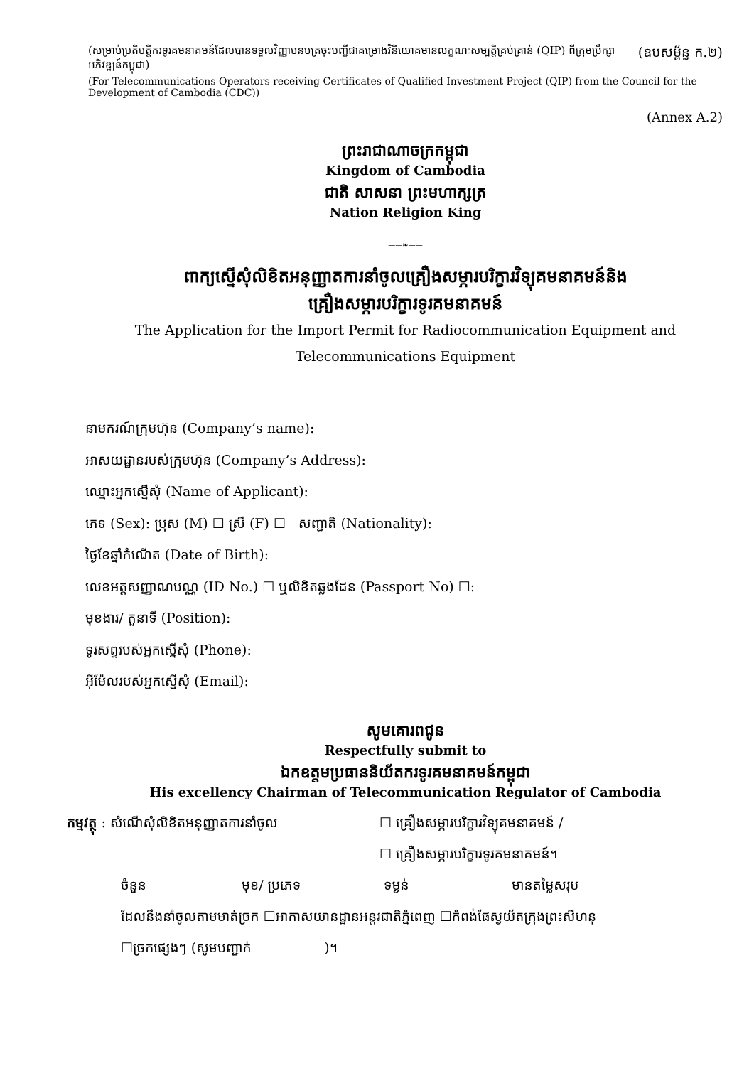(សម្រាប់ប្រតិបត្តិករទូរគមនាគមន៍ដែលបានទទួលវិញ្ញាបនបត្រចុះបញ្ជីជាគម្រោងវិនិយោគមានលក្ខណៈសម្បត្តិគ្រប់គ្រាន់ (QIP) ពីក្រុមប្រឹក្សាអភិវឌ្ឍន៍កម្ពុជា)
(ឧបសម្ព័ន្ធ ក.២)
(For Telecommunications Operators receiving Certificates of Qualified Investment Project (QIP) from the Council for the Development of Cambodia (CDC))
(Annex A.2)
ព្រះរាជាណាចក្រកម្ពុជា
Kingdom of Cambodia
ជាតិ សាសនា ព្រះមហាក្សត្រ
Nation Religion King
——❧——
ពាក្យស្នើសុំលិខិតអនុញ្ញាតការនាំចូលគ្រឿងសម្ភារបរិក្ខារវិទ្យុគមនាគមន៍និង
គ្រឿងសម្ភារបរិក្ខារទូរគមនាគមន៍
The Application for the Import Permit for Radiocommunication Equipment and
Telecommunications Equipment
នាមករណ៍ក្រុមហ៊ុន (Company’s name):
អាសយដ្ឋានរបស់ក្រុមហ៊ុន (Company’s Address):
ឈ្មោះអ្នកស្នើសុំ (Name of Applicant):
ភេទ (Sex): ប្រុស (M) ☐ ស្រី (F) ☐ សញ្ជាតិ (Nationality):
ថ្ងៃខែឆ្នាំកំណើត (Date of Birth):
លេខអត្តសញ្ញាណបណ្ណ (ID No.) ☐ ឬលិខិតឆ្លងដែន (Passport No) ☐:
មុខងារ/ តួនាទី (Position):
ទូរសព្ទរបស់អ្នកស្នើសុំ (Phone):
អ៊ីម៉ែលរបស់អ្នកស្នើសុំ (Email):
សូមគោរពជូន
Respectfully submit to
ឯកឧត្តមប្រធាននិយ័តករទូរគមនាគមន៍កម្ពុជា
His excellency Chairman of Telecommunication Regulator of Cambodia
កម្មវត្ថុ : សំណើសុំលិខិតអនុញ្ញាតការនាំចូល ☐ គ្រឿងសម្ភារបរិក្ខារវិទ្យុគមនាគមន៍ /
☐ គ្រឿងសម្ភារបរិក្ខារទូរគមនាគមន៍។
ចំនួន មុខ/ ប្រភេទ ទម្ងន់ មានតម្លៃសរុប
ដែលនឹងនាំចូលតាមមាត់ច្រក ☐អាកាសយានដ្ឋានអន្តរជាតិភ្នំពេញ ☐កំពង់ផែស្វយ័តក្រុងព្រះសីហនុ
☐ច្រកផ្សេងៗ (សូមបញ្ជាក់ )។